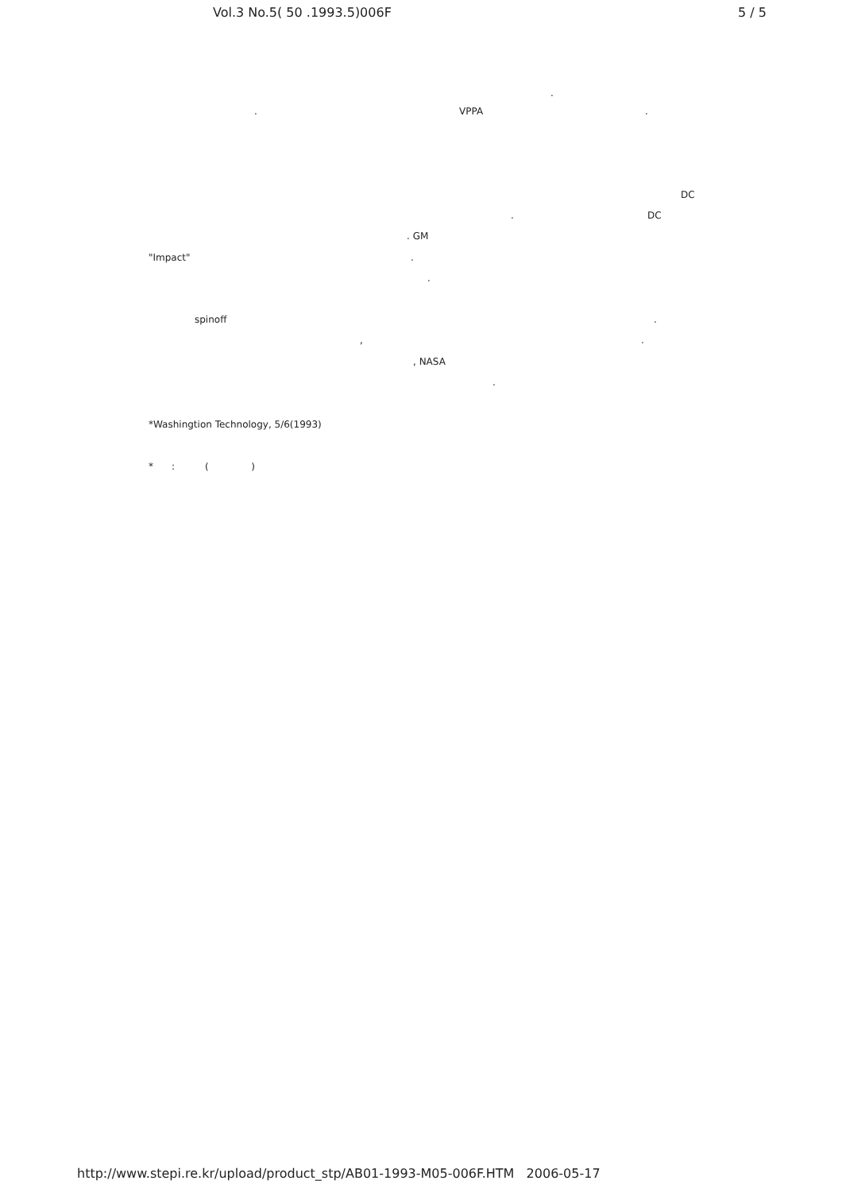Vol.3 No.5( 50 .1993.5)006F 5 / 5
.
.
VPPA
.
DC
.
DC
. GM
"Impact"
.
.
spinoff
.
,
.
, NASA
.
*Washingtion Technology, 5/6(1993)
* : ( )
http://www.stepi.re.kr/upload/product_stp/AB01-1993-M05-006F.HTM 2006-05-17